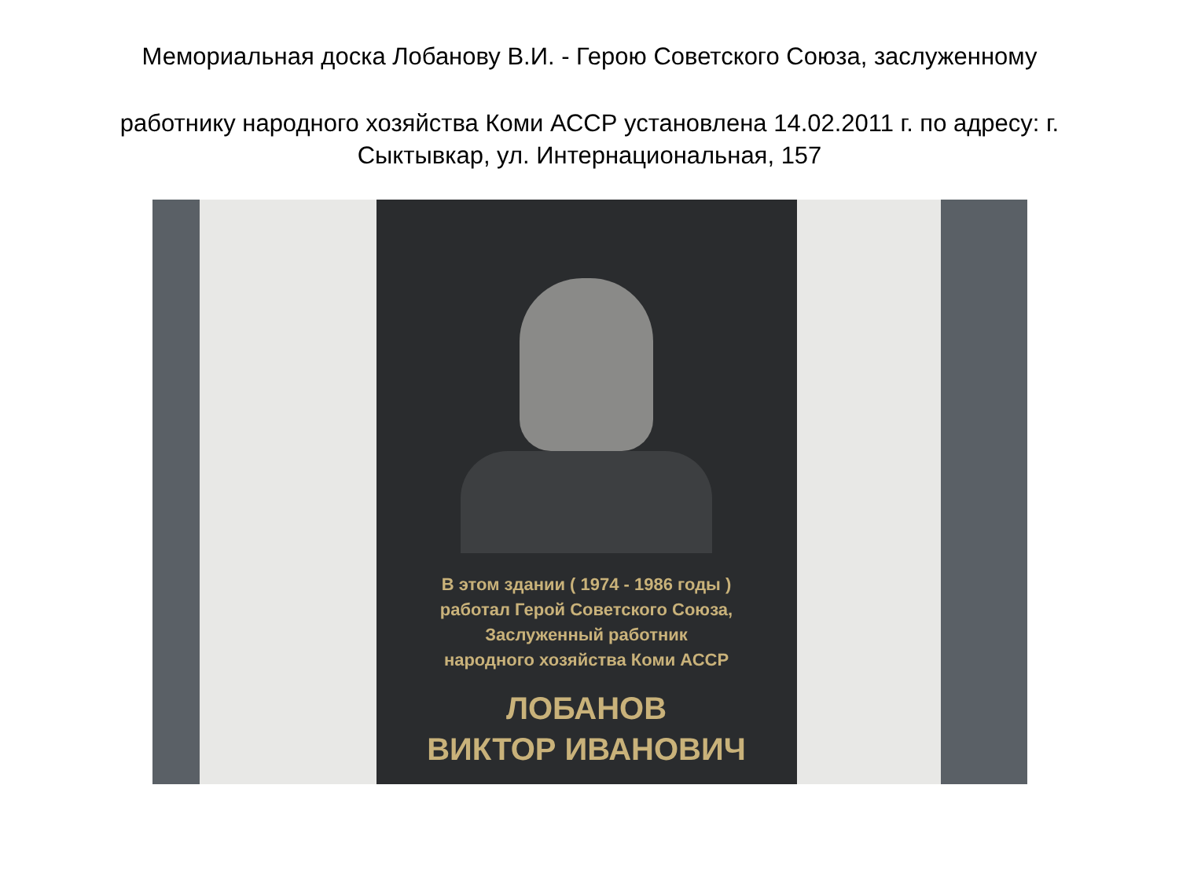Мемориальная доска Лобанову В.И. - Герою Советского Союза, заслуженному
работнику народного хозяйства Коми АССР установлена 14.02.2011 г. по адресу: г.
Сыктывкар, ул. Интернациональная, 157
В этом здании ( 1974 - 1986 годы )
работал Герой Советского Союза,
Заслуженный работник
народного хозяйства Коми АССР
ЛОБАНОВ
ВИКТОР ИВАНОВИЧ